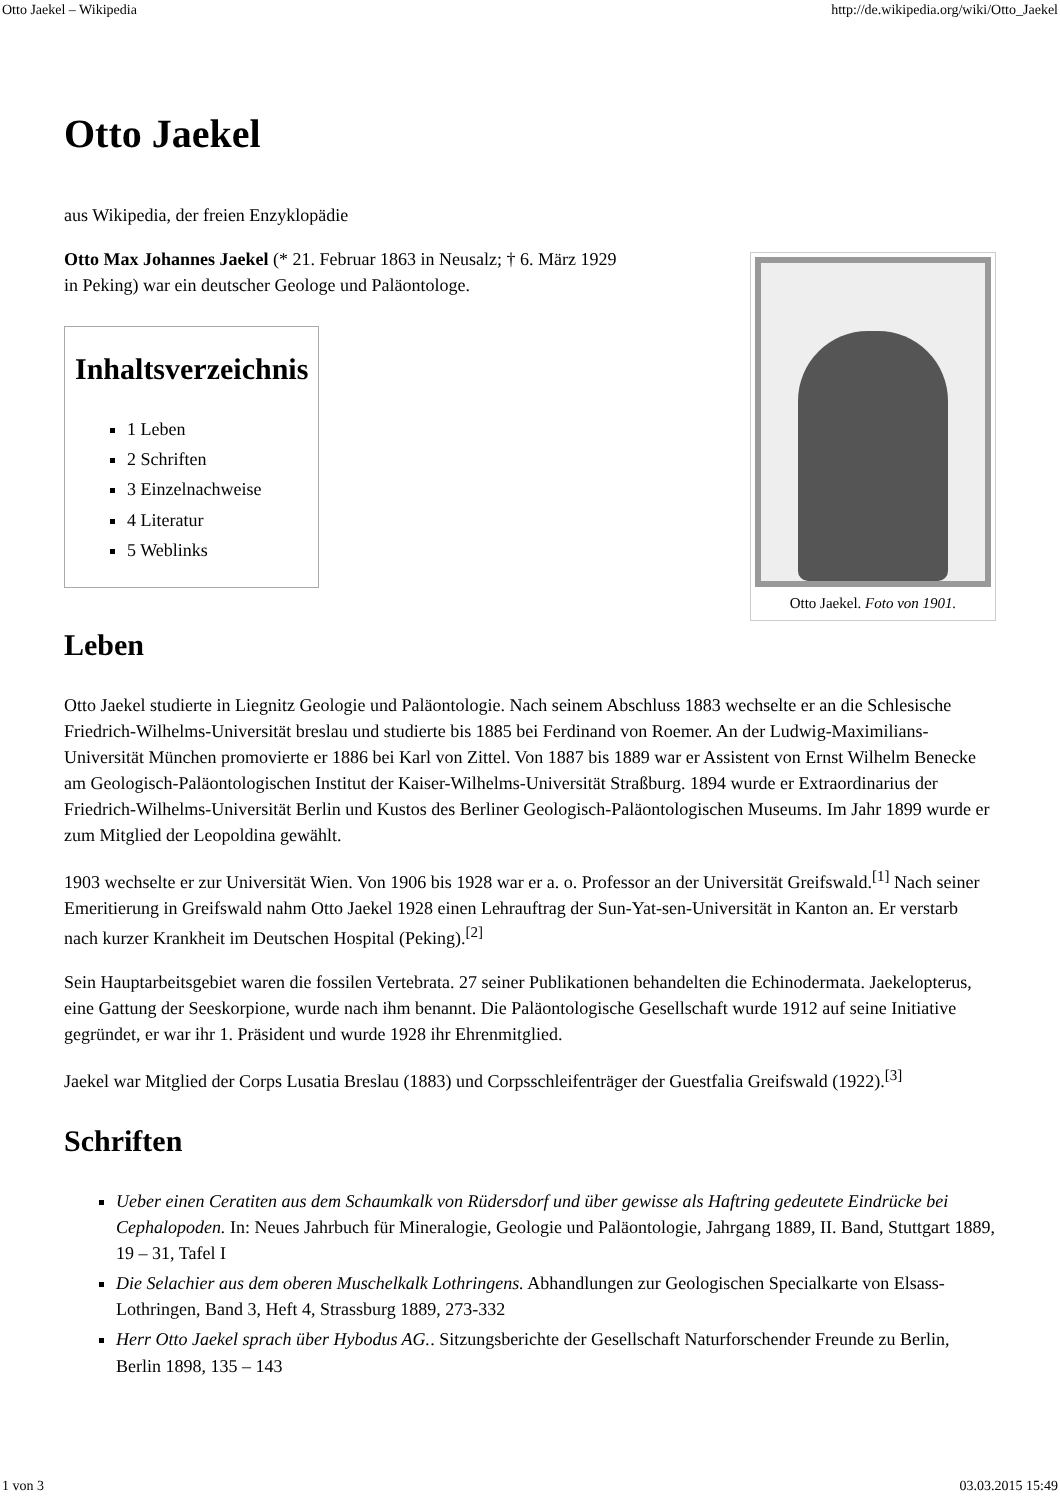Otto Jaekel – Wikipedia http://de.wikipedia.org/wiki/Otto_Jaekel
Otto Jaekel
aus Wikipedia, der freien Enzyklopädie
Otto Jaekel. Foto von 1901.
Otto Max Johannes Jaekel (* 21. Februar 1863 in Neusalz; † 6. März 1929
in Peking) war ein deutscher Geologe und Paläontologe.
Inhaltsverzeichnis
1 Leben
2 Schriften
3 Einzelnachweise
4 Literatur
5 Weblinks
Leben
Otto Jaekel studierte in Liegnitz Geologie und Paläontologie. Nach seinem Abschluss 1883 wechselte er an die Schlesische Friedrich-Wilhelms-Universität breslau und studierte bis 1885 bei Ferdinand von Roemer. An der Ludwig-Maximilians-Universität München promovierte er 1886 bei Karl von Zittel. Von 1887 bis 1889 war er Assistent von Ernst Wilhelm Benecke am Geologisch-Paläontologischen Institut der Kaiser-Wilhelms-Universität Straßburg. 1894 wurde er Extraordinarius der Friedrich-Wilhelms-Universität Berlin und Kustos des Berliner Geologisch-Paläontologischen Museums. Im Jahr 1899 wurde er zum Mitglied der Leopoldina gewählt.
1903 wechselte er zur Universität Wien. Von 1906 bis 1928 war er a. o. Professor an der Universität Greifswald.<sup>[1]</sup> Nach seiner Emeritierung in Greifswald nahm Otto Jaekel 1928 einen Lehrauftrag der Sun-Yat-sen-Universität in Kanton an. Er verstarb nach kurzer Krankheit im Deutschen Hospital (Peking).<sup>[2]</sup>
Sein Hauptarbeitsgebiet waren die fossilen Vertebrata. 27 seiner Publikationen behandelten die Echinodermata. Jaekelopterus, eine Gattung der Seeskorpione, wurde nach ihm benannt. Die Paläontologische Gesellschaft wurde 1912 auf seine Initiative gegründet, er war ihr 1. Präsident und wurde 1928 ihr Ehrenmitglied.
Jaekel war Mitglied der Corps Lusatia Breslau (1883) und Corpsschleifenträger der Guestfalia Greifswald (1922).<sup>[3]</sup>
Schriften
Ueber einen Ceratiten aus dem Schaumkalk von Rüdersdorf und über gewisse als Haftring gedeutete Eindrücke bei Cephalopoden. In: Neues Jahrbuch für Mineralogie, Geologie und Paläontologie, Jahrgang 1889, II. Band, Stuttgart 1889, 19 – 31, Tafel I
Die Selachier aus dem oberen Muschelkalk Lothringens. Abhandlungen zur Geologischen Specialkarte von Elsass-Lothringen, Band 3, Heft 4, Strassburg 1889, 273-332
Herr Otto Jaekel sprach über Hybodus AG.. Sitzungsberichte der Gesellschaft Naturforschender Freunde zu Berlin, Berlin 1898, 135 – 143
1 von 3 03.03.2015 15:49